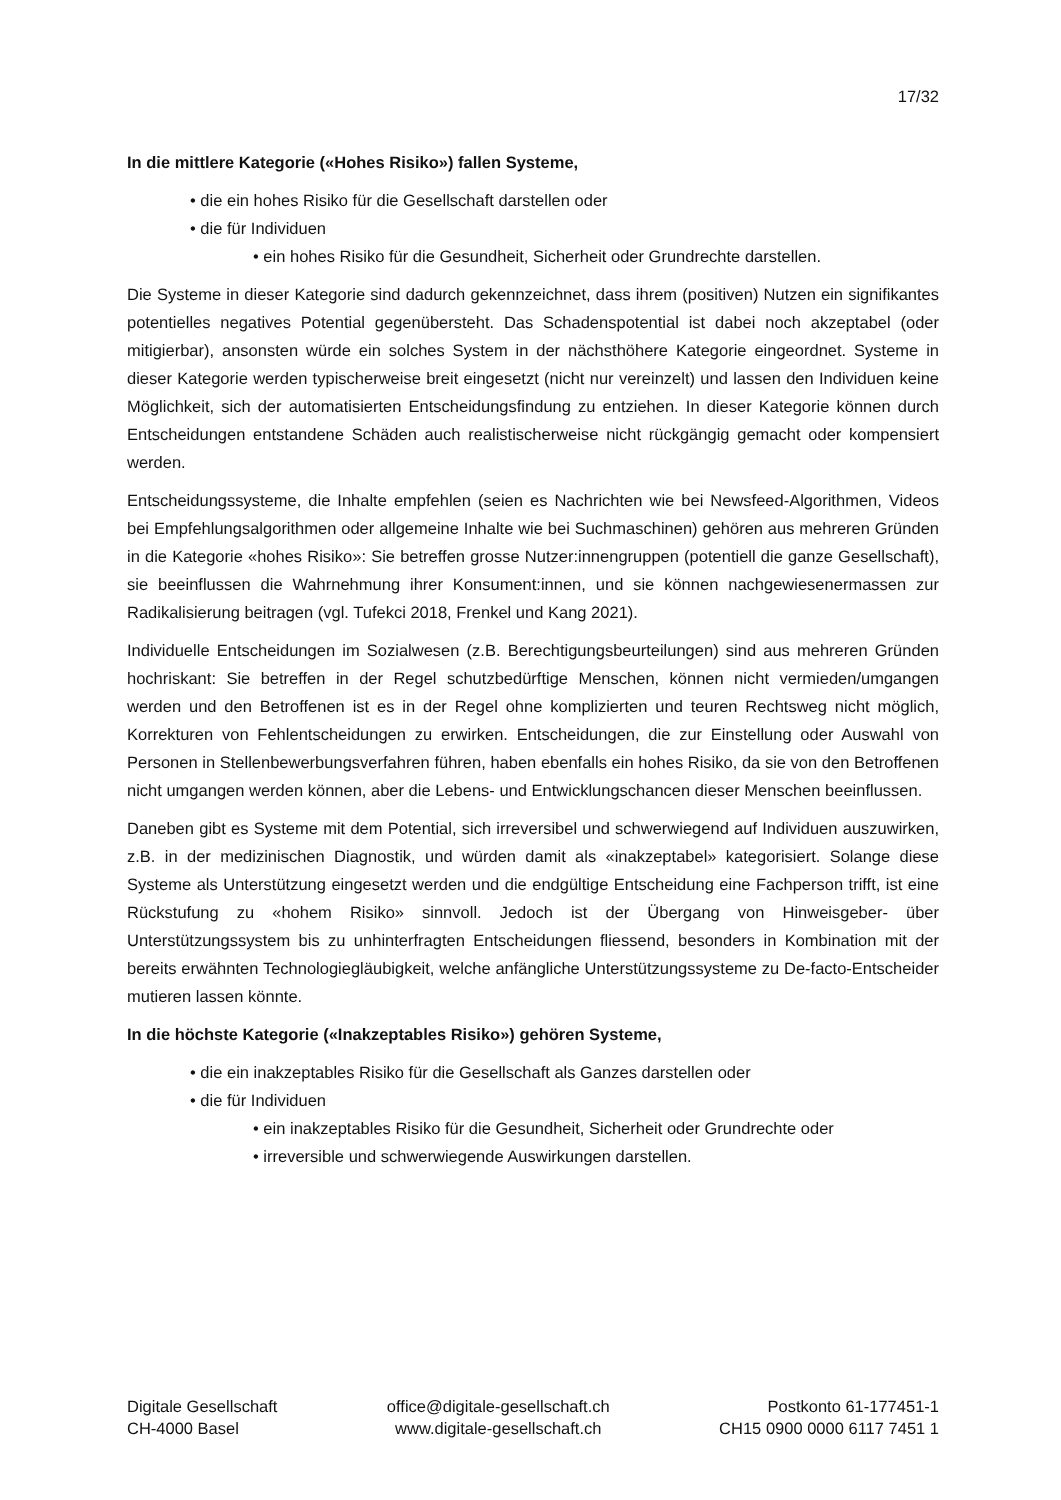17/32
In die mittlere Kategorie («Hohes Risiko») fallen Systeme,
• die ein hohes Risiko für die Gesellschaft darstellen oder
• die für Individuen
• ein hohes Risiko für die Gesundheit, Sicherheit oder Grundrechte darstellen.
Die Systeme in dieser Kategorie sind dadurch gekennzeichnet, dass ihrem (positiven) Nutzen ein signifikantes potentielles negatives Potential gegenübersteht. Das Schadenspotential ist dabei noch akzeptabel (oder mitigierbar), ansonsten würde ein solches System in der nächsthöhere Kategorie eingeordnet. Systeme in dieser Kategorie werden typischerweise breit eingesetzt (nicht nur vereinzelt) und lassen den Individuen keine Möglichkeit, sich der automatisierten Entscheidungsfindung zu entziehen. In dieser Kategorie können durch Entscheidungen entstandene Schäden auch realistischerweise nicht rückgängig gemacht oder kompensiert werden.
Entscheidungssysteme, die Inhalte empfehlen (seien es Nachrichten wie bei Newsfeed-Algorithmen, Videos bei Empfehlungsalgorithmen oder allgemeine Inhalte wie bei Suchmaschinen) gehören aus mehreren Gründen in die Kategorie «hohes Risiko»: Sie betreffen grosse Nutzer:innengruppen (potentiell die ganze Gesellschaft), sie beeinflussen die Wahrnehmung ihrer Konsument:innen, und sie können nachgewiesenermassen zur Radikalisierung beitragen (vgl. Tufekci 2018, Frenkel und Kang 2021).
Individuelle Entscheidungen im Sozialwesen (z.B. Berechtigungsbeurteilungen) sind aus mehreren Gründen hochriskant: Sie betreffen in der Regel schutzbedürftige Menschen, können nicht vermieden/umgangen werden und den Betroffenen ist es in der Regel ohne komplizierten und teuren Rechtsweg nicht möglich, Korrekturen von Fehlentscheidungen zu erwirken. Entscheidungen, die zur Einstellung oder Auswahl von Personen in Stellenbewerbungsverfahren führen, haben ebenfalls ein hohes Risiko, da sie von den Betroffenen nicht umgangen werden können, aber die Lebens- und Entwicklungschancen dieser Menschen beeinflussen.
Daneben gibt es Systeme mit dem Potential, sich irreversibel und schwerwiegend auf Individuen auszuwirken, z.B. in der medizinischen Diagnostik, und würden damit als «inakzeptabel» kategorisiert. Solange diese Systeme als Unterstützung eingesetzt werden und die endgültige Entscheidung eine Fachperson trifft, ist eine Rückstufung zu «hohem Risiko» sinnvoll. Jedoch ist der Übergang von Hinweisgeber- über Unterstützungssystem bis zu unhinterfragten Entscheidungen fliessend, besonders in Kombination mit der bereits erwähnten Technologiegläubigkeit, welche anfängliche Unterstützungssysteme zu De-facto-Entscheider mutieren lassen könnte.
In die höchste Kategorie («Inakzeptables Risiko») gehören Systeme,
• die ein inakzeptables Risiko für die Gesellschaft als Ganzes darstellen oder
• die für Individuen
• ein inakzeptables Risiko für die Gesundheit, Sicherheit oder Grundrechte oder
• irreversible und schwerwiegende Auswirkungen darstellen.
Digitale Gesellschaft
CH-4000 Basel
office@digitale-gesellschaft.ch
www.digitale-gesellschaft.ch
Postkonto 61-177451-1
CH15 0900 0000 6117 7451 1